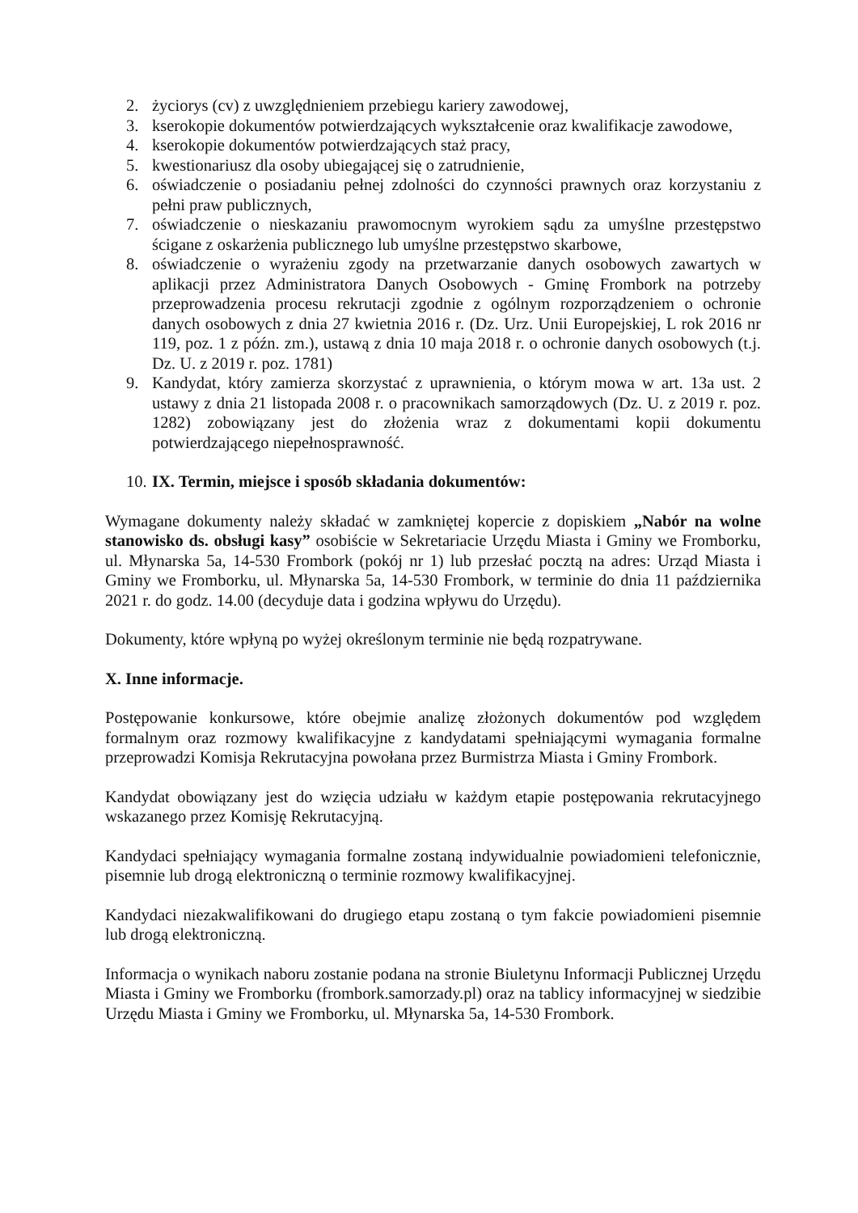2. życiorys (cv) z uwzględnieniem przebiegu kariery zawodowej,
3. kserokopie dokumentów potwierdzających wykształcenie oraz kwalifikacje zawodowe,
4. kserokopie dokumentów potwierdzających staż pracy,
5. kwestionariusz dla osoby ubiegającej się o zatrudnienie,
6. oświadczenie o posiadaniu pełnej zdolności do czynności prawnych oraz korzystaniu z pełni praw publicznych,
7. oświadczenie o nieskazaniu prawomocnym wyrokiem sądu za umyślne przestępstwo ścigane z oskarżenia publicznego lub umyślne przestępstwo skarbowe,
8. oświadczenie o wyrażeniu zgody na przetwarzanie danych osobowych zawartych w aplikacji przez Administratora Danych Osobowych - Gminę Frombork na potrzeby przeprowadzenia procesu rekrutacji zgodnie z ogólnym rozporządzeniem o ochronie danych osobowych z dnia 27 kwietnia 2016 r. (Dz. Urz. Unii Europejskiej, L rok 2016 nr 119, poz. 1 z późn. zm.), ustawą z dnia 10 maja 2018 r. o ochronie danych osobowych (t.j. Dz. U. z 2019 r. poz. 1781)
9. Kandydat, który zamierza skorzystać z uprawnienia, o którym mowa w art. 13a ust. 2 ustawy z dnia 21 listopada 2008 r. o pracownikach samorządowych (Dz. U. z 2019 r. poz. 1282) zobowiązany jest do złożenia wraz z dokumentami kopii dokumentu potwierdzającego niepełnosprawność.
10. IX. Termin, miejsce i sposób składania dokumentów:
Wymagane dokumenty należy składać w zamkniętej kopercie z dopiskiem „Nabór na wolne stanowisko ds. obsługi kasy” osobiście w Sekretariacie Urzędu Miasta i Gminy we Fromborku, ul. Młynarska 5a, 14-530 Frombork (pokój nr 1) lub przesłać pocztą na adres: Urząd Miasta i Gminy we Fromborku, ul. Młynarska 5a, 14-530 Frombork, w terminie do dnia 11 października 2021 r. do godz. 14.00 (decyduje data i godzina wpływu do Urzędu).
Dokumenty, które wpłyną po wyżej określonym terminie nie będą rozpatrywane.
X. Inne informacje.
Postępowanie konkursowe, które obejmie analizę złożonych dokumentów pod względem formalnym oraz rozmowy kwalifikacyjne z kandydatami spełniającymi wymagania formalne przeprowadzi Komisja Rekrutacyjna powołana przez Burmistrza Miasta i Gminy Frombork.
Kandydat obowiązany jest do wzięcia udziału w każdym etapie postępowania rekrutacyjnego wskazanego przez Komisję Rekrutacyjną.
Kandydaci spełniający wymagania formalne zostaną indywidualnie powiadomieni telefonicznie, pisemnie lub drogą elektroniczną o terminie rozmowy kwalifikacyjnej.
Kandydaci niezakwalifikowani do drugiego etapu zostaną o tym fakcie powiadomieni pisemnie lub drogą elektroniczną.
Informacja o wynikach naboru zostanie podana na stronie Biuletynu Informacji Publicznej Urzędu Miasta i Gminy we Fromborku (frombork.samorzady.pl) oraz na tablicy informacyjnej w siedzibie Urzędu Miasta i Gminy we Fromborku, ul. Młynarska 5a, 14-530 Frombork.